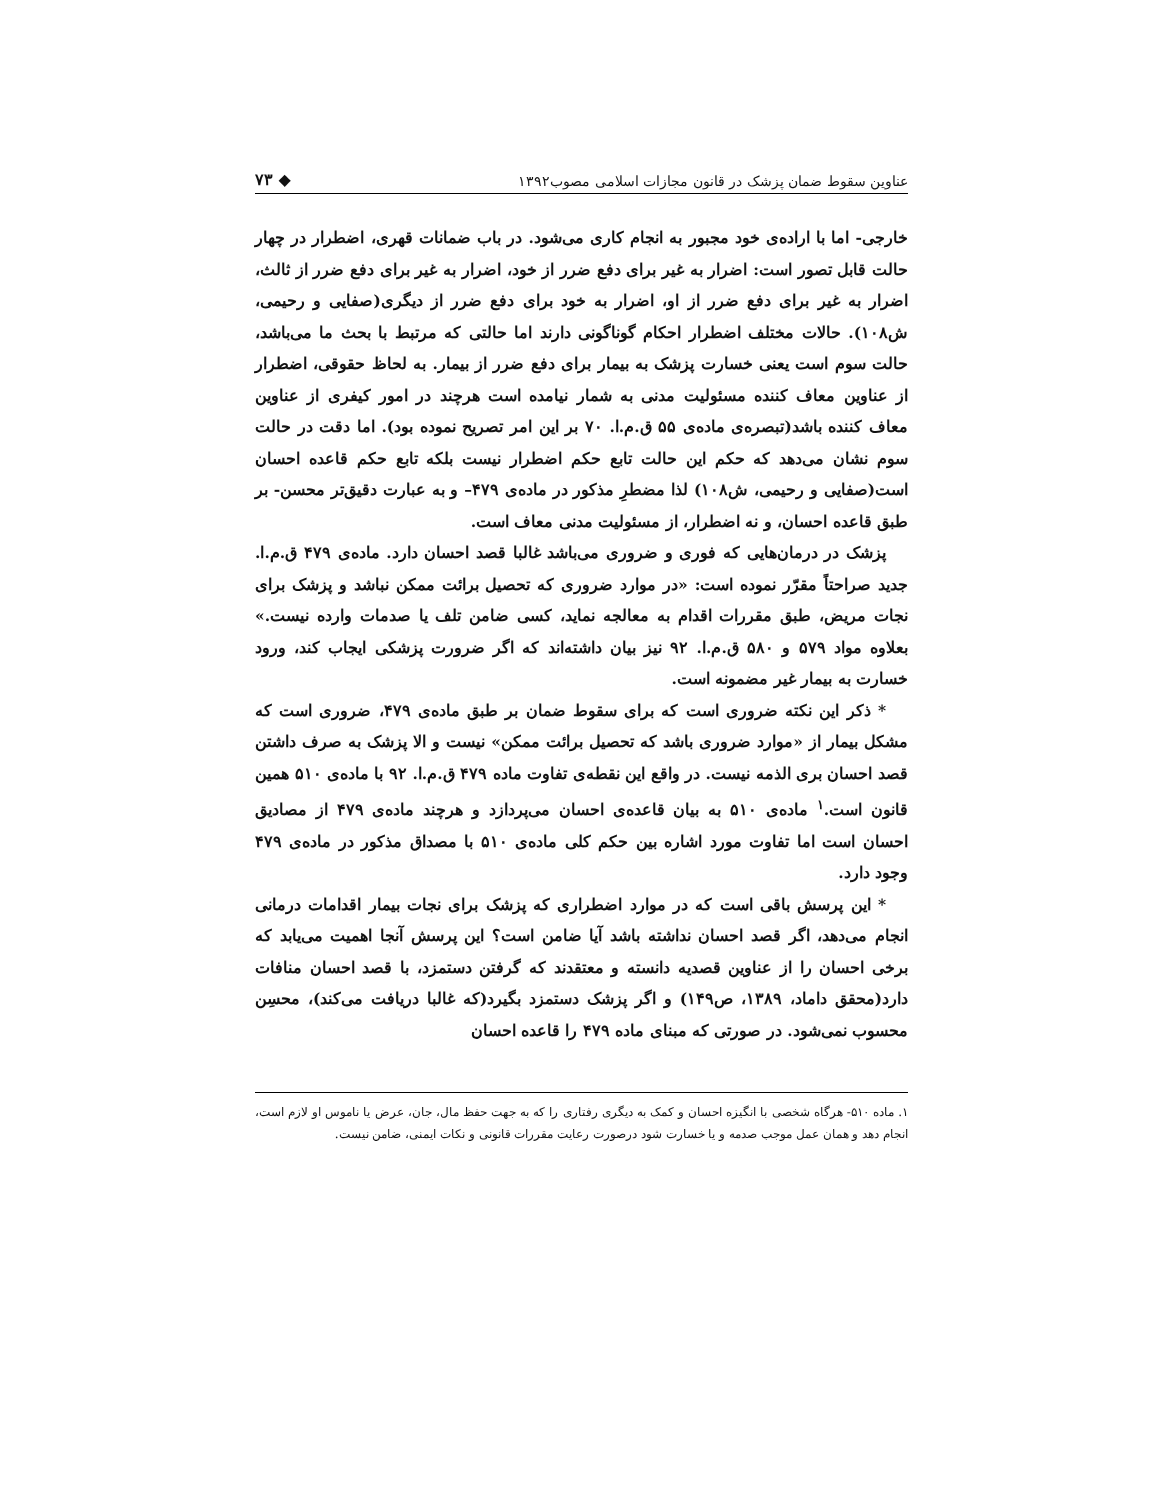عناوین سقوط ضمان پزشک در قانون مجازات اسلامی مصوب۱۳۹۲ ◆ ۷۳
خارجی- اما با اراده‌ی خود مجبور به انجام کاری می‌شود. در باب ضمانات قهری، اضطرار در چهار حالت قابل تصور است: اضرار به غیر برای دفع ضرر از خود، اضرار به غیر برای دفع ضرر از ثالث، اضرار به غیر برای دفع ضرر از او، اضرار به خود برای دفع ضرر از دیگری(صفایی و رحیمی، ش۱۰۸). حالات مختلف اضطرار احکام گوناگونی دارند اما حالتی که مرتبط با بحث ما می‌باشد، حالت سوم است یعنی خسارت پزشک به بیمار برای دفع ضرر از بیمار. به لحاظ حقوقی، اضطرار از عناوین معاف کننده مسئولیت مدنی به شمار نیامده است هرچند در امور کیفری از عناوین معاف کننده باشد(تبصره‌ی ماده‌ی ۵۵ ق.م.ا. ۷۰ بر این امر تصریح نموده بود). اما دقت در حالت سوم نشان می‌دهد که حکم این حالت تابع حکم اضطرار نیست بلکه تابع حکم قاعده احسان است(صفایی و رحیمی، ش۱۰۸) لذا مضطرِ مذکور در ماده‌ی ۴۷۹– و به عبارت دقیق‌تر محسن- بر طبق قاعده احسان، و نه اضطرار، از مسئولیت مدنی معاف است.
پزشک در درمان‌هایی که فوری و ضروری می‌باشد غالبا قصد احسان دارد. ماده‌ی ۴۷۹ ق.م.ا. جدید صراحتاً مقرّر نموده است: «در موارد ضروری که تحصیل برائت ممکن نباشد و پزشک برای نجات مریض، طبق مقررات اقدام به معالجه نماید، کسی ضامن تلف یا صدمات وارده نیست.» بعلاوه مواد ۵۷۹ و ۵۸۰ ق.م.ا. ۹۲ نیز بیان داشته‌اند که اگر ضرورت پزشکی ایجاب کند، ورود خسارت به بیمار غیر مضمونه است.
* ذکر این نکته ضروری است که برای سقوط ضمان بر طبق ماده‌ی ۴۷۹، ضروری است که مشکل بیمار از «موارد ضروری باشد که تحصیل برائت ممکن» نیست و الا پزشک به صرف داشتن قصد احسان بری الذمه نیست. در واقع این نقطه‌ی تفاوت ماده ۴۷۹ ق.م.ا. ۹۲ با ماده‌ی ۵۱۰ همین قانون است.<sup>۱</sup> ماده‌ی ۵۱۰ به بیان قاعده‌ی احسان می‌پردازد و هرچند ماده‌ی ۴۷۹ از مصادیق احسان است اما تفاوت مورد اشاره بین حکم کلی ماده‌ی ۵۱۰ با مصداق مذکور در ماده‌ی ۴۷۹ وجود دارد.
* این پرسش باقی است که در موارد اضطراری که پزشک برای نجات بیمار اقدامات درمانی انجام می‌دهد، اگر قصد احسان نداشته باشد آیا ضامن است؟ این پرسش آنجا اهمیت می‌یابد که برخی احسان را از عناوین قصدیه دانسته و معتقدند که گرفتن دستمزد، با قصد احسان منافات دارد(محقق داماد، ۱۳۸۹، ص۱۴۹) و اگر پزشک دستمزد بگیرد(که غالبا دریافت می‌کند)، محسِن محسوب نمی‌شود. در صورتی که مبنای ماده ۴۷۹ را قاعده احسان
۱. ماده ۵۱۰- هرگاه شخصی با انگیزه احسان و کمک به دیگری رفتاری را که به جهت حفظ مال، جان، عرض یا ناموس او لازم است، انجام دهد و همان عمل موجب صدمه و یا خسارت شود درصورت رعایت مقررات قانونی و نکات ایمنی، ضامن نیست.